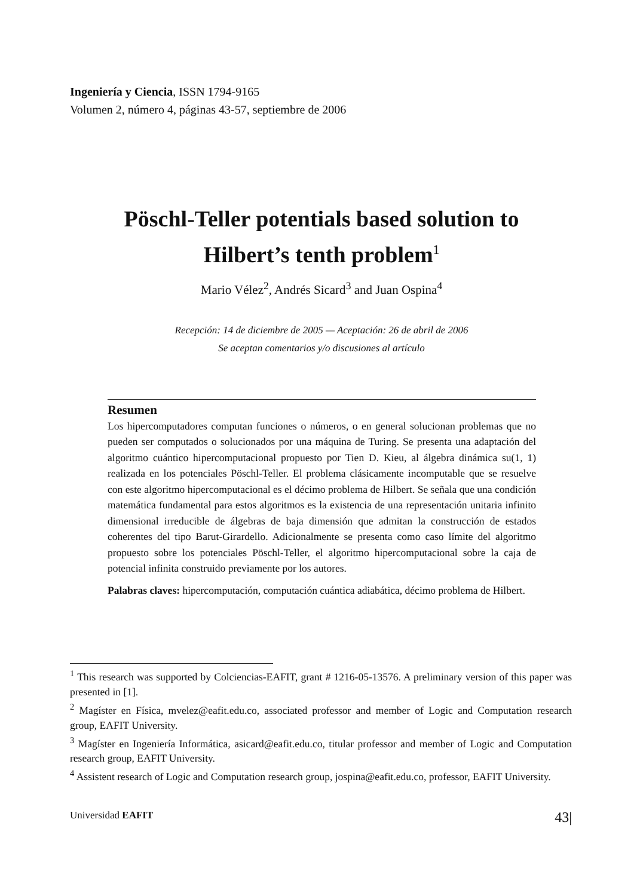Ingeniería y Ciencia, ISSN 1794-9165
Volumen 2, número 4, páginas 43-57, septiembre de 2006
Pöschl-Teller potentials based solution to
Hilbert’s tenth problem<sup>1</sup>
Mario Vélez<sup>2</sup>, Andrés Sicard<sup>3</sup> and Juan Ospina<sup>4</sup>
Recepción: 14 de diciembre de 2005 — Aceptación: 26 de abril de 2006
Se aceptan comentarios y/o discusiones al artículo
Resumen
Los hipercomputadores computan funciones o números, o en general solucionan problemas que no pueden ser computados o solucionados por una máquina de Turing. Se presenta una adaptación del algoritmo cuántico hipercomputacional propuesto por Tien D. Kieu, al álgebra dinámica su(1, 1) realizada en los potenciales Pöschl-Teller. El problema clásicamente incomputable que se resuelve con este algoritmo hipercomputacional es el décimo problema de Hilbert. Se señala que una condición matemática fundamental para estos algoritmos es la existencia de una representación unitaria infinito dimensional irreducible de álgebras de baja dimensión que admitan la construcción de estados coherentes del tipo Barut-Girardello. Adicionalmente se presenta como caso límite del algoritmo propuesto sobre los potenciales Pöschl-Teller, el algoritmo hipercomputacional sobre la caja de potencial infinita construido previamente por los autores.
Palabras claves: hipercomputación, computación cuántica adiabática, décimo problema de Hilbert.
<sup>1</sup> This research was supported by Colciencias-EAFIT, grant # 1216-05-13576. A preliminary version of this paper was presented in [1].
<sup>2</sup> Magíster en Física, mvelez@eafit.edu.co, associated professor and member of Logic and Computation research group, EAFIT University.
<sup>3</sup> Magíster en Ingeniería Informática, asicard@eafit.edu.co, titular professor and member of Logic and Computation research group, EAFIT University.
<sup>4</sup> Assistent research of Logic and Computation research group, jospina@eafit.edu.co, professor, EAFIT University.
Universidad EAFIT 43|